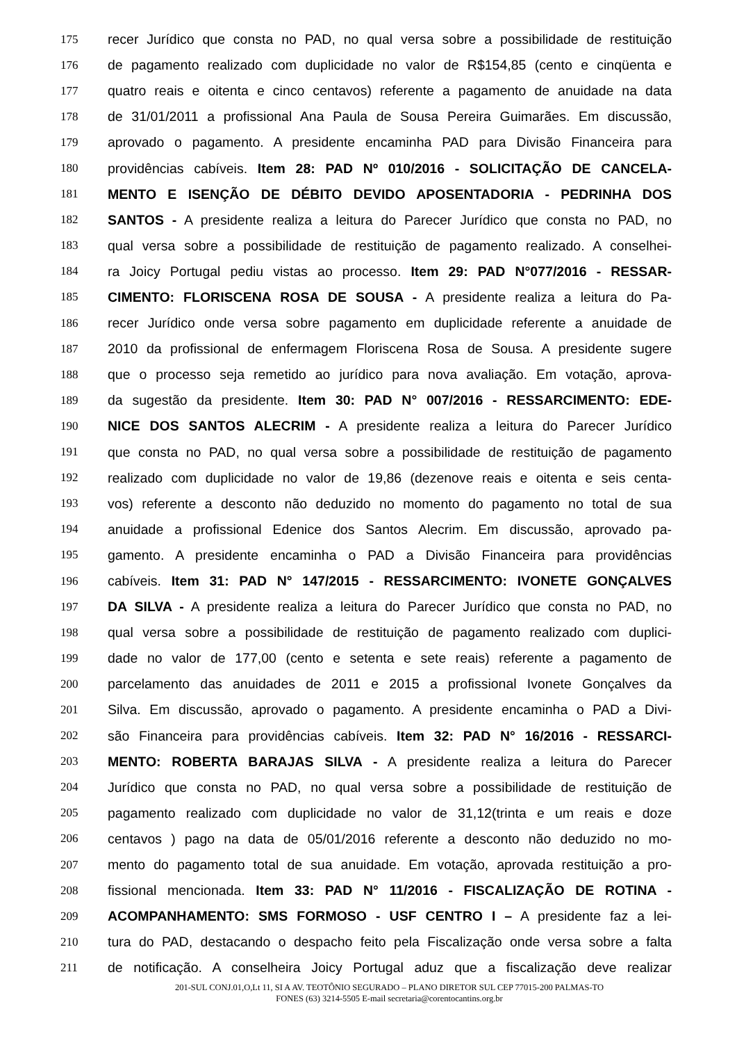175 recer Jurídico que consta no PAD, no qual versa sobre a possibilidade de restituição
176 de pagamento realizado com duplicidade no valor de R$154,85 (cento e cinqüenta e
177 quatro reais e oitenta e cinco centavos) referente a pagamento de anuidade na data
178 de 31/01/2011 a profissional Ana Paula de Sousa Pereira Guimarães. Em discussão,
179 aprovado o pagamento. A presidente encaminha PAD para Divisão Financeira para
180 providências cabíveis. Item 28: PAD Nº 010/2016 - SOLICITAÇÃO DE CANCELA-
181 MENTO E ISENÇÃO DE DÉBITO DEVIDO APOSENTADORIA - PEDRINHA DOS
182 SANTOS - A presidente realiza a leitura do Parecer Jurídico que consta no PAD, no
183 qual versa sobre a possibilidade de restituição de pagamento realizado. A conselhei-
184 ra Joicy Portugal pediu vistas ao processo. Item 29: PAD N°077/2016 - RESSAR-
185 CIMENTO: FLORISCENA ROSA DE SOUSA - A presidente realiza a leitura do Pa-
186 recer Jurídico onde versa sobre pagamento em duplicidade referente a anuidade de
187 2010 da profissional de enfermagem Floriscena Rosa de Sousa. A presidente sugere
188 que o processo seja remetido ao jurídico para nova avaliação. Em votação, aprova-
189 da sugestão da presidente. Item 30: PAD N° 007/2016 - RESSARCIMENTO: EDE-
190 NICE DOS SANTOS ALECRIM - A presidente realiza a leitura do Parecer Jurídico
191 que consta no PAD, no qual versa sobre a possibilidade de restituição de pagamento
192 realizado com duplicidade no valor de 19,86 (dezenove reais e oitenta e seis centa-
193 vos) referente a desconto não deduzido no momento do pagamento no total de sua
194 anuidade a profissional Edenice dos Santos Alecrim. Em discussão, aprovado pa-
195 gamento. A presidente encaminha o PAD a Divisão Financeira para providências
196 cabíveis. Item 31: PAD N° 147/2015 - RESSARCIMENTO: IVONETE GONÇALVES
197 DA SILVA - A presidente realiza a leitura do Parecer Jurídico que consta no PAD, no
198 qual versa sobre a possibilidade de restituição de pagamento realizado com duplici-
199 dade no valor de 177,00 (cento e setenta e sete reais) referente a pagamento de
200 parcelamento das anuidades de 2011 e 2015 a profissional Ivonete Gonçalves da
201 Silva. Em discussão, aprovado o pagamento. A presidente encaminha o PAD a Divi-
202 são Financeira para providências cabíveis. Item 32: PAD N° 16/2016 - RESSARCI-
203 MENTO: ROBERTA BARAJAS SILVA - A presidente realiza a leitura do Parecer
204 Jurídico que consta no PAD, no qual versa sobre a possibilidade de restituição de
205 pagamento realizado com duplicidade no valor de 31,12(trinta e um reais e doze
206 centavos ) pago na data de 05/01/2016 referente a desconto não deduzido no mo-
207 mento do pagamento total de sua anuidade. Em votação, aprovada restituição a pro-
208 fissional mencionada. Item 33: PAD N° 11/2016 - FISCALIZAÇÃO DE ROTINA -
209 ACOMPANHAMENTO: SMS FORMOSO - USF CENTRO I – A presidente faz a lei-
210 tura do PAD, destacando o despacho feito pela Fiscalização onde versa sobre a falta
211 de notificação. A conselheira Joicy Portugal aduz que a fiscalização deve realizar
201-SUL CONJ.01,O,Lt 11, SI A AV. TEOTÔNIO SEGURADO – PLANO DIRETOR SUL CEP 77015-200 PALMAS-TO
FONES (63) 3214-5505 E-mail secretaria@corentocantins.org.br